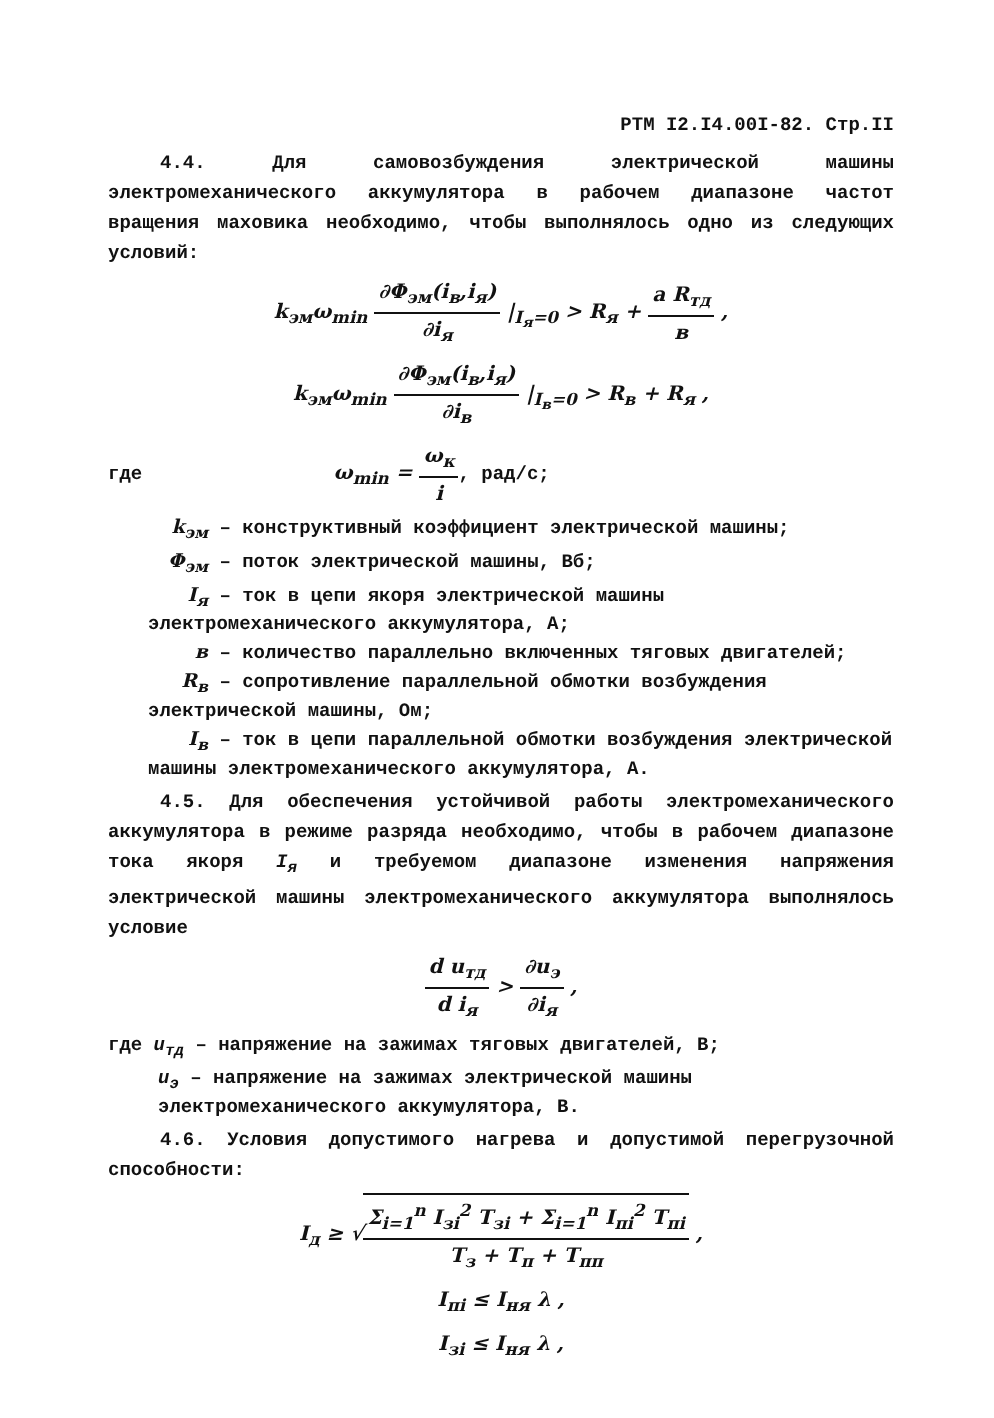РТМ I2.I4.00I-82. Стр.II
4.4. Для самовозбуждения электрической машины электромеханического аккумулятора в рабочем диапазоне частот вращения маховика необходимо, чтобы выполнялось одно из следующих условий:
k<sub>эм</sub>ω<sub>min</sub> ∂Φ<sub>эм</sub>(i<sub>в</sub>,i<sub>я</sub>) ∂i<sub>я</sub> |<sub>I<sub>я</sub>=0</sub> > R<sub>я</sub> + a R<sub>тд</sub> в ,
k<sub>эм</sub>ω<sub>min</sub> ∂Φ<sub>эм</sub>(i<sub>в</sub>,i<sub>я</sub>) ∂i<sub>в</sub> |<sub>I<sub>в</sub>=0</sub> > R<sub>в</sub> + R<sub>я</sub> ,
где ω<sub>min</sub> = ω<sub>к</sub> i, рад/с;
k<sub>эм</sub> – конструктивный коэффициент электрической машины;
Φ<sub>эм</sub> – поток электрической машины, Вб;
I<sub>я</sub> – ток в цепи якоря электрической машины электромеханического аккумулятора, А;
в – количество параллельно включенных тяговых двигателей;
R<sub>в</sub> – сопротивление параллельной обмотки возбуждения электрической машины, Ом;
I<sub>в</sub> – ток в цепи параллельной обмотки возбуждения электрической машины электромеханического аккумулятора, А.
4.5. Для обеспечения устойчивой работы электромеханического аккумулятора в режиме разряда необходимо, чтобы в рабочем диапазоне тока якоря I<sub>я</sub> и требуемом диапазоне изменения напряжения электрической машины электромеханического аккумулятора выполнялось условие
d u<sub>тд</sub> d i<sub>я</sub> > ∂u<sub>э</sub> ∂i<sub>я</sub> ,
где u<sub>тд</sub> – напряжение на зажимах тяговых двигателей, В;
u<sub>э</sub> – напряжение на зажимах электрической машины электромеханического аккумулятора, В.
4.6. Условия допустимого нагрева и допустимой перегрузочной способности:
I<sub>д</sub> ≥ √Σ<sub>i=1</sub><sup>n</sup> I<sub>зi</sub><sup>2</sup> T<sub>зi</sub> + Σ<sub>i=1</sub><sup>n</sup> I<sub>пi</sub><sup>2</sup> T<sub>пi</sub> T<sub>з</sub> + T<sub>п</sub> + T<sub>пп</sub> ,
I<sub>пi</sub> ≤ I<sub>ня</sub> λ ,
I<sub>зi</sub> ≤ I<sub>ня</sub> λ ,